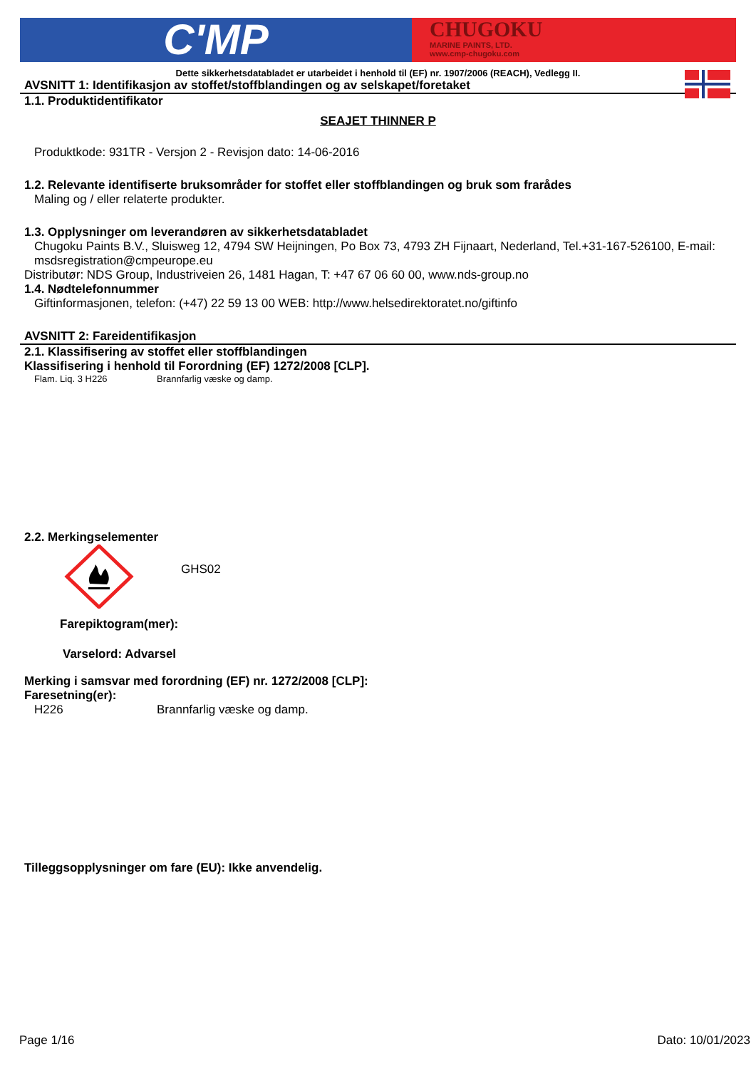C'MP
CHUGOKU
MARINE PAINTS, LTD.
www.cmp-chugoku.com
Dette sikkerhetsdatabladet er utarbeidet i henhold til (EF) nr. 1907/2006 (REACH), Vedlegg II.
AVSNITT 1: Identifikasjon av stoffet/stoffblandingen og av selskapet/foretaket
1.1. Produktidentifikator
SEAJET THINNER P
Produktkode: 931TR - Versjon 2 - Revisjon dato: 14-06-2016
1.2. Relevante identifiserte bruksområder for stoffet eller stoffblandingen og bruk som frarådes
Maling og / eller relaterte produkter.
1.3. Opplysninger om leverandøren av sikkerhetsdatabladet
Chugoku Paints B.V., Sluisweg 12, 4794 SW Heijningen, Po Box 73, 4793 ZH Fijnaart, Nederland, Tel.+31-167-526100, E-mail: msdsregistration@cmpeurope.eu
Distributør: NDS Group, Industriveien 26, 1481 Hagan, T: +47 67 06 60 00, www.nds-group.no
1.4. Nødtelefonnummer
Giftinformasjonen, telefon: (+47) 22 59 13 00 WEB: http://www.helsedirektoratet.no/giftinfo
AVSNITT 2: Fareidentifikasjon
2.1. Klassifisering av stoffet eller stoffblandingen
Klassifisering i henhold til Forordning (EF) 1272/2008 [CLP].
Flam. Liq. 3 H226 Brannfarlig væske og damp.
2.2. Merkingselementer
GHS02
Farepiktogram(mer):
Varselord: Advarsel
Merking i samsvar med forordning (EF) nr. 1272/2008 [CLP]:
Faresetning(er):
H226 Brannfarlig væske og damp.
Tilleggsopplysninger om fare (EU): Ikke anvendelig.
Page 1/16 Dato: 10/01/2023